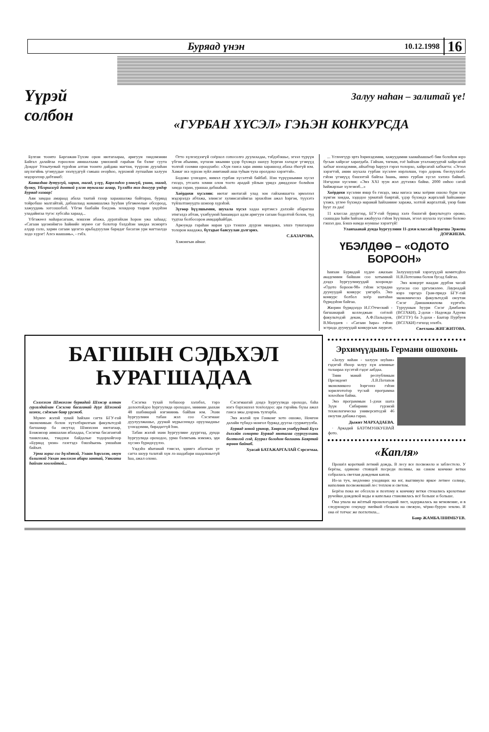Буряад үнэн
10.12.1998
16
Үүрэй солбон
Залуу наһан – залитай үе!
«ГУРБАН ХҮСЭЛ» ГЭҺЭН КОНКУРСДА
Булган тоонто Баргажан-Түхэм орон нютагаараа, аригуун зэндэмэнии Байгал далайгаа гороолон аяншалхаяа үнихэнэй гараһан би бэлиг суута Дондог Улзытуевай түрэһэн алтан тоонто дайдаяа магтан, түүрээн дуулаһан шүлэгэйнь үгэнүүдые зээлүүдгүй сэжыш оеорһоо, зүрхэнэй лугшаһан халуун мэдэрэлээр дабтанаб:
Кавказһаа дутуугүй, харин, магад, үлүү, Карелиһээ үлөөгүй, үшөө, магад, булюу, Үбгэршэгүй домтой үлгэн тунгалаг агаар, Үүлэдһэ тээ доогуур үндэр Буряад хизаар!
Аян замдаа амараад абаха таатай газар хараашалжа байтараа, буряад тойробшо малгайтай, дабшалаад наманшалжа һууһан үбгэжөөлые обсороод, хажуудань зогсошобоб. Үбгэн баабайн бэедэнь зохидоор тааран үндэһэн уладайнгаа түгэс хубсаһа хараад...
Үбгэжөөл маһарасагаан, мэшээн абажа, дуратайхан һорон ужа хаһаад: «Сагаан эдеэнэйнгээ һайнийе мүнөө саг болотор бэлдэһэн зандаа эхэнэртэ алдар солo, харин сагаан эдеэгээ арьбадхуулан баридаг басаган ури магтаалда ходо хүрэг! Алеэ наашань», - гэбэ.
Огто хүлеэгдээгүй соёрхол сопосолго дуулахадаа, тэбдэбэшье, эгээл түрүүн үбгэн абымни, хүгшэн эжымни үдэр бүхэндэ шахуу һурган хэлэдэг үгэнүүд толгой соомни ороодхибо: «Хүн ганса хара амияа харашоод абаха ёһогүй юм. Хамаг эхэ зүрхэн зүйл амитанай аша туһын тула оролдохо хэрэгтэй».
Бодожо үзэхэдөө, нимэл гурбан хүсэлтэй байбаб. Нэн түрүүшымни хүсэл гэхэдэ, утсаата зомни олон тоото арадай уйлын үридэ дииддэхэе болиһон замда гаран, урашаа дабшаһай.
Хоёрдохи хүсэлни: нютаг нютагай улад зон гайхамшагта эрмэлзэл мэдэрэлдэ абтажа, элинсэг хулинсагайнгаа эрхилһэн ажал һэргэн, түүхэтэ түйлалтануудта шэнээр хүрэһэй.
Зүгөөр һүүлшымни, шухала хүсэл хадаа юртэмсэ дэлхэйе абарагша этигэлдэ абтан, үхибүүнэй һанаандал адли аригуун сагаан бодолтой болон, туд тудтаа болбосорон амидарһайбди.
Арюунда гараһан наран үдэ тээшээ дүүрэн мандажа, элшэ туяагаараа толорон наадажа, бүтэдые баясуулан дэлгэрнэ.
С.БАЗАРОВА.
Хэжэнгын аймаг.
... Үглөөгүүр эртэ һэрихэдэмни, хажуудамни хаанаһаашьеб бии болоһон юрэ бусын хайрсаг харагдаба. Гайхан, тагнан, гоё һайхан угалзануудтай хайрсагай хабхаг нээхэдэмни, айхабтар һаруул гэрэл толорхо, хайрсагай хабхагта: «Эгээл хэрэгтэй, амин шухала гурбан хүсэлөө нэрлэлши, тэрэ доронь бэелүүлхэб» гэһэн үгэнүүд бэшээтэй байгаа һаань, иимэ гурбан хүсэл хэлэхэ байнаб. Нэгэдэхи хүсэлни: «Энэ XXI зуун жэл дүтэлжэ байна. 2000 онһоо сагай һайжархые хүлеэнэб...»
Хоёрдохи хүсэлни ямар бэ гэхэдэ, эжы нагаса эжы хоёрни ошохо бүри хүн хүнгэн зандаа, хэдодоо урматай баяртай, үдэр бүхэндэ жаргалай һайханиие үзэжэ, үглөө бүхэндэ наранай һайханиие хаража, золтой жаргалтай, үнэр баян һууг лэ даа!
11 классаа дүүргээд, БГУ-гай буряад хэлэ бэшэгэй факультедтэ орожо, саашадаа һайн һайхан ажаһууха гэһэн һүүлшын, эгээл шухала хүсэлни болоно гэшэл даа. Бэшэ намда юуншье хэрэггүй!
Уланхаанай дунда һургуулиин 11-дэхи классай һурагша Эржена ДОРЖИЕВА.
ҮБЭЛДӨӨ – «ОДОТО БОРООН»
һаяхан Буряадай хүдөө ажахын академиин байшан соо хотымнай дээдэ һургуулинуудай хоорондо «Одото бороон-98» гэһэн эстрадна дуунуудай конкурс үнгэрбэ. Энэ конкурс болбол хоёр шатаһаа бүридэһэн байгаа.
Жюрин бүридэлдэ И.Г.Отческий - багшанарай колледжын соёлой факультедэй декан, А.Ф.Пальцуев, В.Малдаев - «Сагаан һара» гэһэн эстрада дуунуудай конкурсын лауреат, Залуушуулай хэрэгүүдэй комитедһээ Н.В.Потехина болон бусад байгаа.
Энэ концерт наадан дүрбэн часай хугасаа соо үргэлжэлөө. Лауреадай нэрэ зэргэдэ Гран-придэ БГУ-гай экономическэ факультедэй оюутан Сэсэг Даншамжилова хүртэбэ. Түрүүшын һуури Сэсэг Дамбаева (ВСГАКИ), 2-дохи - Надежда Адуева (ВСГТУ) ба 3-дахи - Баатар Пурбуев (ВСГАКИ) гэгшэд эзэлбэ.
Светлана ЖИГЖИТОВА.
БАГШЫН СЭДЬХЭЛ
ҺУРАГШАДАА
Сэлгеэхэн Шэнэхээн буряадай Шэжэр алтан гургалдайхан Сэсэгма басаганай дүүе Шэхэнэй шэмэг, сэджын баяр үргэнэб.
Мүнөө жэлэй зунай һайхан сагта БГУ-гай экономикын болон хүтэлбэрилгын факультедэй багшанар ба оюутад Шэнэхээн нютагаар, Бээжэнээр аяншалан ябахадаа, Сэсэгма басагантай танилсажа, тэндэхи байдалые тодорхойгоор «Буряад үнэн» газетэдэ бэшэһыень уншаһан байхат.
Урма зориг сог һүлдэтэй, Ухаан һэргэлэн, оюун бэлигтэй Уяхан зөөлэхэн абари зантай, Уянгата һайхан хоолойтой...
Сэсэгма тухай тобшоор хэлэбэл, тэрэ долоотойдоо һургуулида ороходоо, миниин даахан 48 шабинарай нэгэниинь байһан юм. Эхин һургуулиин табан жэл соо Сэсэгмаае дуулуулжашье, дуунай мүрысөөндэ оруулаадшье үзэхэдэмни, бирадаггүй һэн.
Табан жэлэй эхин һургуулиие дүүргээд, дунда һургуулида ороходоо, урма бэлигынь нэмэжэ, эди хүсэнэ бүридхүүлээ.
Үндэһэ яһатанай тэмсэл, эдиигэ абалгын үе сагта шоур талатай хүн лэ шадабари шадалшьегүй һаа, ажал олоно.
Сэсэгмаагай дээдэ һургуулида ороходо, баһа нэгэ бэрхэшээл тохёолдоо: ара гэрэйнь бүхы ажал ганса эжы дээрэнь тулгарба.
Энэ жэлэй зун Гонконг хото ошожо, Номгон далайн түбидэ монгол буряад дуугаа сууряатуулба.
Буряад зоной үринэр, Хөөрхэн ухибүүднай Бүхэ дэлхэйн сонорто Буряад нютагаа суурхуулхань болтогой гээд, Буурал болоһон багшань Баяртай юрөөн байнаб.
Хуасай БАТАЖАРГАЛАЙ Сэрсэгмаа.
Эрхимүүдынь Германи ошохонь
«Залуу наһан - халуун шуһан» гэдэгэй ёһоор залуу хүн алинные талаараа хүсэтэй гэдэг аабдаа.
Тиин манай республикын Президент Л.В.Потапов экономикоео һэргээхэ гэһэн зорилготоёор түсэай программа зохеоһон байна.
Энэ программын 1-дэхи шата Зүүн Сибириин гүрэнэй технологическа университедэй 46 оюутан дабажа гараа.
Дыжит МАРХАДАЕВА.
· Аркадий БАТОМУНКУЕВАЙ фото.
«Капля»
Прошёл короткий летний дождь. В лесу все посвежело и заблестело. У берёзы, одиноко стоящей посреди поляны, на самом кончике ветки собралась светлая дождевая капля.
Из-за туч, медленно уходящих на юг, выглянуло яркое летнее солнце, наполнив посвежевший лес теплом и светом.
Берёза пока не обсохла и поэтому к кончику ветки стекались крохотные ручейки дождевой воды и капелька становилась всё больше и больше.
Она упала на жёлтый прошлогодний лист, задержалась на мгновение, и в следующую секунду змейкой сбежала на свежую, чёрно-бурую землю. И она её тотчас же поглотила...
Баир ЖАМБАЛНИМБУЕВ.